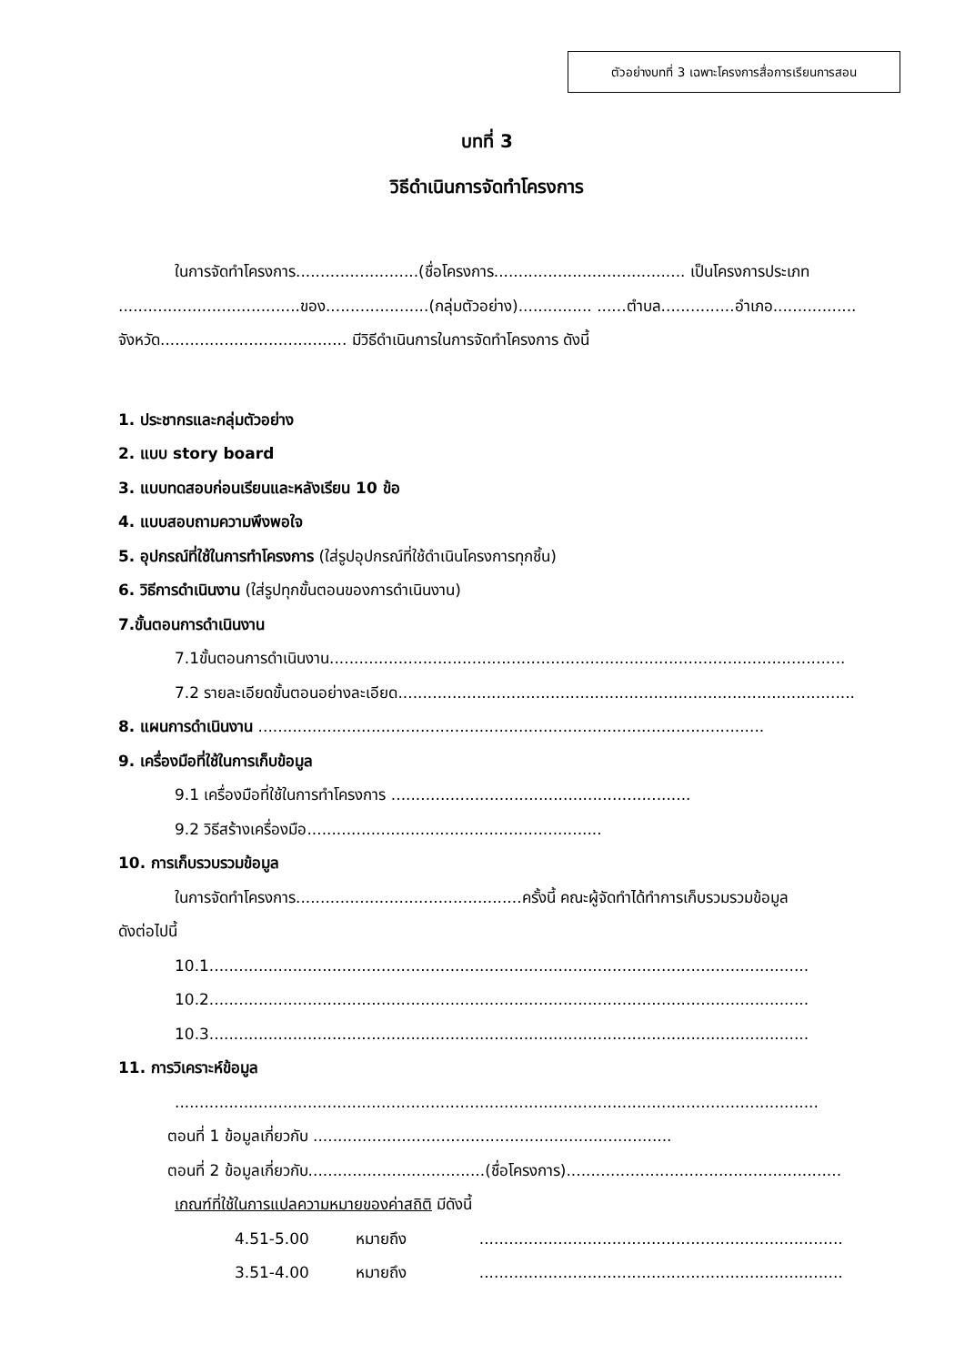ตัวอย่างบทที่ 3 เฉพาะโครงการสื่อการเรียนการสอน
บทที่ 3
วิธีดำเนินการจัดทำโครงการ
ในการจัดทำโครงการ.........................(ชื่อโครงการ....................................... เป็นโครงการประเภท
.....................................ของ.....................(กลุ่มตัวอย่าง)............... ......ตำบล...............อำเภอ......................
จังหวัด...................................... มีวิธีดำเนินการในการจัดทำโครงการ ดังนี้
1. ประชากรและกลุ่มตัวอย่าง
2. แบบ story board
3. แบบทดสอบก่อนเรียนและหลังเรียน 10 ข้อ
4. แบบสอบถามความพึงพอใจ
5. อุปกรณ์ที่ใช้ในการทำโครงการ (ใส่รูปอุปกรณ์ที่ใช้ดำเนินโครงการทุกชิ้น)
6. วิธีการดำเนินงาน (ใส่รูปทุกขั้นตอนของการดำเนินงาน)
7.ขั้นตอนการดำเนินงาน
7.1ขั้นตอนการดำเนินงาน.........................................................................................................
7.2 รายละเอียดขั้นตอนอย่างละเอียด..............................................................................................
8. แผนการดำเนินงาน .......................................................................................................
9. เครื่องมือที่ใช้ในการเก็บข้อมูล
9.1 เครื่องมือที่ใช้ในการทำโครงการ .............................................................
9.2 วิธีสร้างเครื่องมือ............................................................
10. การเก็บรวบรวมข้อมูล
ในการจัดทำโครงการ..............................................ครั้งนี้ คณะผู้จัดทำได้ทำการเก็บรวมรวมข้อมูล
ดังต่อไปนี้
10.1..........................................................................................................................
10.2..........................................................................................................................
10.3..........................................................................................................................
11. การวิเคราะห์ข้อมูล
...................................................................................................................................
ตอนที่ 1 ข้อมูลเกี่ยวกับ .........................................................................
ตอนที่ 2 ข้อมูลเกี่ยวกับ....................................(ชื่อโครงการ)........................................................
เกณฑ์ที่ใช้ในการแปลความหมายของค่าสถิติ มีดังนี้
4.51-5.00 หมายถึง ..........................................................................
3.51-4.00 หมายถึง ..........................................................................